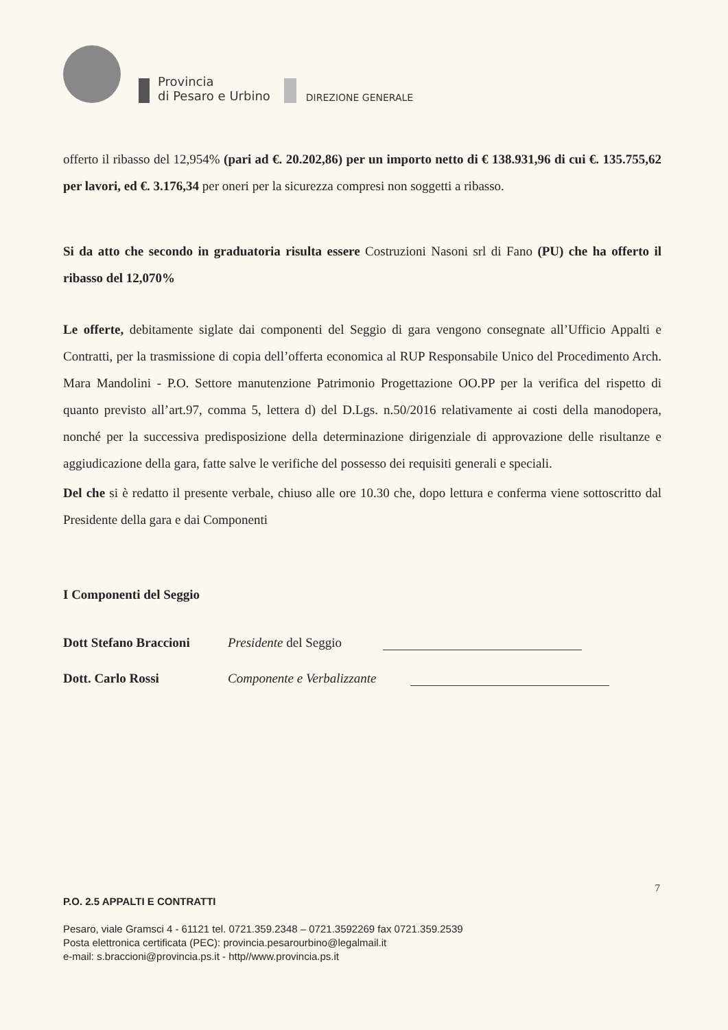Provincia
di Pesaro e Urbino
DIREZIONE GENERALE
offerto il ribasso del 12,954% (pari ad €. 20.202,86) per un importo netto di € 138.931,96 di cui €. 135.755,62 per lavori, ed €. 3.176,34 per oneri per la sicurezza compresi non soggetti a ribasso.
Si da atto che secondo in graduatoria risulta essere Costruzioni Nasoni srl di Fano (PU) che ha offerto il ribasso del 12,070%
Le offerte, debitamente siglate dai componenti del Seggio di gara vengono consegnate all’Ufficio Appalti e Contratti, per la trasmissione di copia dell’offerta economica al RUP Responsabile Unico del Procedimento Arch. Mara Mandolini - P.O. Settore manutenzione Patrimonio Progettazione OO.PP per la verifica del rispetto di quanto previsto all’art.97, comma 5, lettera d) del D.Lgs. n.50/2016 relativamente ai costi della manodopera, nonché per la successiva predisposizione della determinazione dirigenziale di approvazione delle risultanze e aggiudicazione della gara, fatte salve le verifiche del possesso dei requisiti generali e speciali.
Del che si è redatto il presente verbale, chiuso alle ore 10.30 che, dopo lettura e conferma viene sottoscritto dal Presidente della gara e dai Componenti
I Componenti del Seggio
Dott Stefano Braccioni Presidente del Seggio
Dott. Carlo Rossi Componente e Verbalizzante
7
P.O. 2.5 APPALTI E CONTRATTI
Pesaro, viale Gramsci 4 - 61121 tel. 0721.359.2348 – 0721.3592269 fax 0721.359.2539
Posta elettronica certificata (PEC): provincia.pesarourbino@legalmail.it
e-mail: s.braccioni@provincia.ps.it - http//www.provincia.ps.it